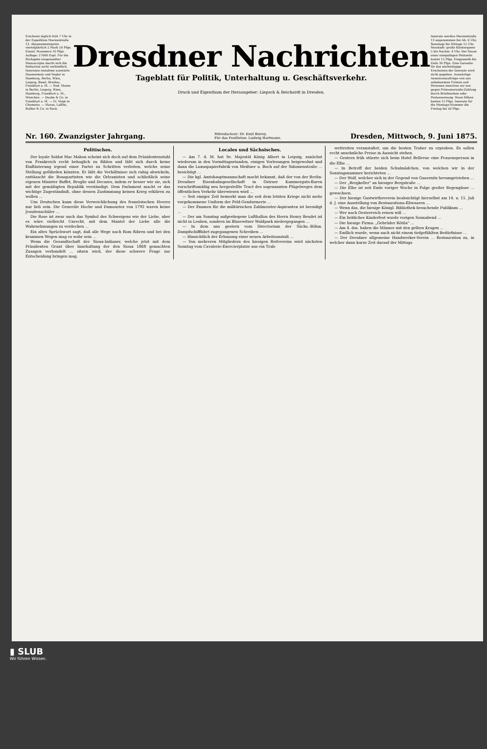Erscheint täglich früh 7 Uhr in der Expedition Marienstraße 13. Abonnementspreis vierteljährlich 2 Mark 50 Pfge. Einzel. Nummern 10 Pfge. Auflage: 27000 Expl. Für die Rückgabe eingesandter Manuscripte macht sich die Redaction nicht verbindlich. Inseraten-Annahme auswärts: Haasenstein und Vogler in Hamburg, Berlin, Wien, Leipzig, Basel, Breslau, Frankfurt a. M. — Rud. Mosse in Berlin, Leipzig, Wien, Hamburg, Frankfurt a. M., München. — Daube & Co. in Frankfurt a. M. — Fr. Voigt in Chemnitz. — Havas, Laffite, Bullier & Co. in Paris.
Dresdner Nachrichten
Tageblatt für Politik, Unterhaltung u. Geschäftsverkehr.
Druck und Eigenthum der Herausgeber: Liepsch & Reichardt in Dresden.
Inserate werden Marienstraße 13 angenommen bis Ab. 6 Uhr, Sonntags bis Mittags 12 Uhr. Neustadt: große Klostergasse 5 bis Nachm. 4 Uhr. Der Raum einer einspaltigen Petitzeile kostet 15 Pfge. Eingesandt die Zeile 30 Pfge. Eine Garantie für das nächsttägige Erscheinen der Inserate wird nicht gegeben. Auswärtige Annoncenaufträge von uns unbekannten Firmen und Personen inseriren wir nur gegen Pränumerando-Zahlung durch Briefmarken oder Postanweisung. Neun Silben kosten 15 Pfge. Inserate für die Montags-Nummer die Freitag bis 20 Pfge.
Nr. 160. Zwanzigster Jahrgang. Mitredacteur: Dr. Emil Bierey.
Für das Feuilleton: Ludwig Hartmann. Dresden, Mittwoch, 9. Juni 1875.
Politisches.
Der loyale Soldat Mac Mahon scheint sich doch auf dem Präsidentenstuhl von Frankreich recht behaglich zu fühlen und läßt sich durch keine Einflüsterung irgend einer Partei zu Schritten verleiten, welche seine Stellung gefährden könnten. Er läßt die Verhältnisse sich ruhig abwickeln, enttäuscht die Bonapartisten wie die Orleanisten und schließlich seine eigenen Minister Buffet, Broglie und Decazes, indem er besser wie sie, sich mit der gemäßigten Republik verständigt. Dem Parlament macht er das wichtige Zugeständniß, ohne dessen Zustimmung keinen Krieg erklären zu wollen ...
Uns Deutschen kann diese Verweichlichung des französischen Heeres nur lieb sein. Die Generäle Hoche und Dumouriez von 1792 waren keine Jesuitenschüler ...
Die Rose ist zwar auch das Symbol des Schweigens wie der Liebe, aber es wäre vielleicht Unrecht, mit dem Mantel der Liebe alle die Wahrnehmungen zu verdecken ...
Ein altes Sprüchwort sagt, daß alle Wege nach Rom führen und bei den krummen Wegen mag es wahr sein ...
Wenn die Gesandtschaft der Sioux-Indianer, welche jetzt mit dem Präsidenten Grant über Innehaltung der den Sioux 1868 gemachten Zusagen verhandelt ... sitzen wird, der diese schwere Frage zur Entscheidung bringen mag.
Locales und Sächsisches.
— Am 7. d. M. hat Se. Majestät König Albert in Leipzig, zunächst wiederum in den Vormittagsstunden, einigen Vorlesungen beigewohnt und dann die Luxuspapierfabrik von Meißner u. Buch auf der Sidonienstraße ... besichtigt ...
— Die kgl. Amtshauptmannschaft macht bekannt, daß der von der Berlin-Dresdner Eisenbahngesellschaft in Ostraer Kammerguts-fluren vorschriftsmäßig neu hergestellte Tract des sogenannten Flügelweges dem öffentlichen Verkehr überwiesen wird ...
— Seit einiger Zeit bemerkt man die seit dem letzten Kriege nicht mehr vorgekommene Uniform der Feld-Gendarmerie ...
— Der Examen für die militärischen Zahlmeister-Aspiranten ist beendigt ...
— Der am Sonntag aufgestiegene Luftballon des Herrn Henry Beudet ist nicht in Leuben, sondern im Blasewitzer Waldpark niedergegangen ...
— In dem uns gestern vom Directorium der Sächs.-Böhm. Dampfschifffahrt zugegangenen Schreiben ...
— Hinsichtlich der Erbauung einer neuen Arbeitsanstalt ...
— Von mehreren Mitgliedern des hiesigen Reitvereins wird nächsten Sonntag vom Cavalerie-Exercierplatze aus ein Trab-
wettreiten veranstaltet, um die besten Traber zu erproben. Es sollen recht ansehnliche Preise in Aussicht stehen.
— Gestern früh stürzte sich beim Hotel Bellevue eine Frauensperson in die Elbe ...
— In Betreff der beiden Schulmädchen, von welchen wir in der Sonntagsnummer berichteten ...
— Der Wolf, welcher sich in der Gegend von Gauernitz herumgetrieben ...
— Der „Bergkeller" an hiesiger Bergstraße ...
— Die Elbe ist seit Ende voriger Woche in Folge großer Regengüsse ... gewachsen.
— Der hiesige Gastwirthsverein beabsichtigt hierselbst am 14. u. 15. Juli d. J. eine Ausstellung von Restaurations-Eßwaaren ...
— Wenn das, die hiesige Königl. Bibliothek besuchende Publikum ...
— Wer nach Oesterreich reisen will ...
— Ein liebliches Kinderfest wurde vorigen Sonnabend ...
— Die hiesige Firma: „Gebrüder Rötila" ...
— Am 4. dss. haben die Männer mit den gelben Kragen ...
— Endlich wurde, wenn auch nicht einem tiefgefühlten Bedürfnisse ...
— Der Dresdner allgemeine Handwerker-Verein ... Restauration zu, in welcher dann kurze Zeit darauf der Mittags
▮ SLUB
Wir führen Wissen.